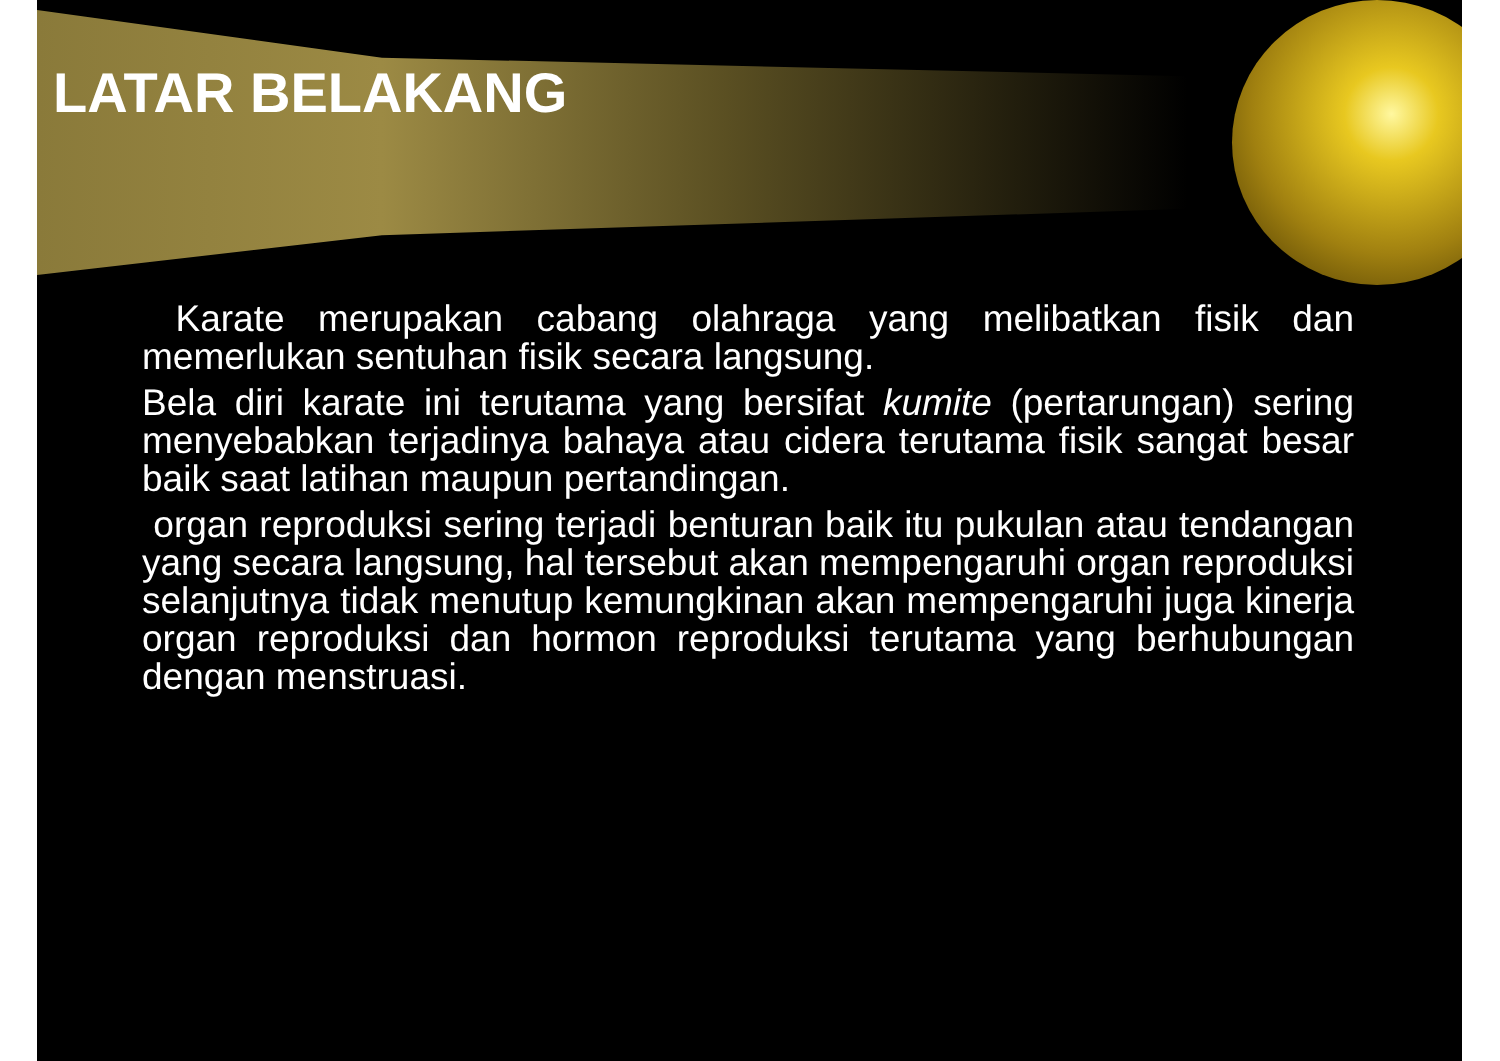LATAR BELAKANG
Karate merupakan cabang olahraga yang melibatkan fisik dan memerlukan sentuhan fisik secara langsung.
Bela diri karate ini terutama yang bersifat kumite (pertarungan) sering menyebabkan terjadinya bahaya atau cidera terutama fisik sangat besar baik saat latihan maupun pertandingan.
organ reproduksi sering terjadi benturan baik itu pukulan atau tendangan yang secara langsung, hal tersebut akan mempengaruhi organ reproduksi selanjutnya tidak menutup kemungkinan akan mempengaruhi juga kinerja organ reproduksi dan hormon reproduksi terutama yang berhubungan dengan menstruasi.